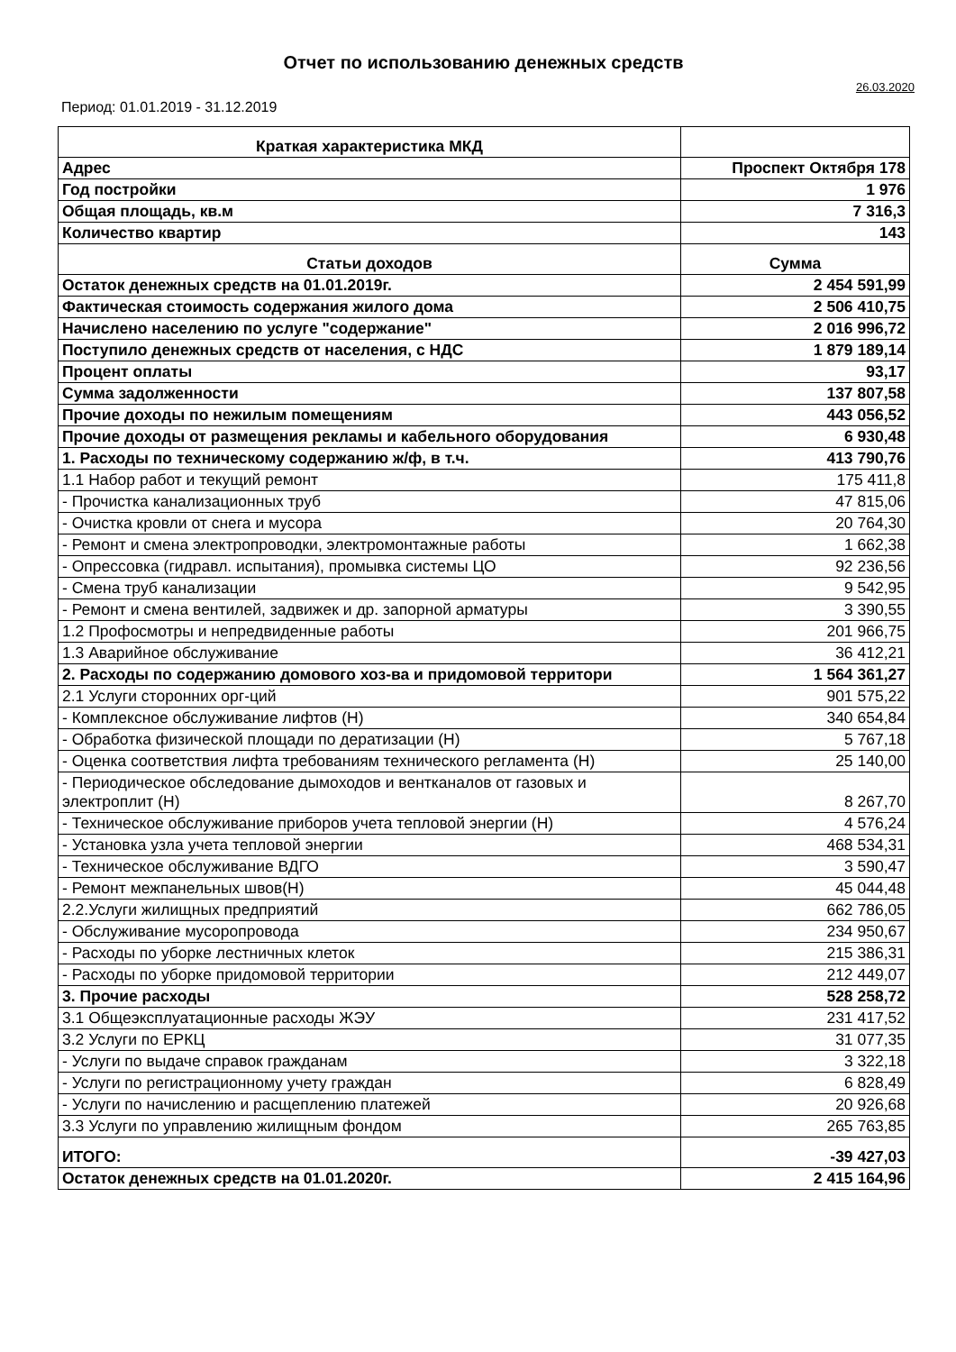Отчет по использованию денежных средств
26.03.2020
Период: 01.01.2019 - 31.12.2019
| Краткая характеристика МКД | |
| --- | --- |
| Адрес | Проспект Октября 178 |
| Год постройки | 1 976 |
| Общая площадь, кв.м | 7 316,3 |
| Количество квартир | 143 |
| Статьи доходов | Сумма |
| Остаток денежных средств на 01.01.2019г. | 2 454 591,99 |
| Фактическая стоимость содержания жилого дома | 2 506 410,75 |
| Начислено населению по услуге "содержание" | 2 016 996,72 |
| Поступило денежных средств от населения, с НДС | 1 879 189,14 |
| Процент оплаты | 93,17 |
| Сумма задолженности | 137 807,58 |
| Прочие доходы по нежилым помещениям | 443 056,52 |
| Прочие доходы от размещения рекламы и кабельного оборудования | 6 930,48 |
| 1. Расходы по техническому содержанию ж/ф, в т.ч. | 413 790,76 |
| 1.1 Набор работ и текущий ремонт | 175 411,8 |
| - Прочистка канализационных труб | 47 815,06 |
| - Очистка кровли от снега и мусора | 20 764,30 |
| - Ремонт и смена электропроводки, электромонтажные работы | 1 662,38 |
| - Опрессовка (гидравл. испытания), промывка системы ЦО | 92 236,56 |
| - Смена труб канализации | 9 542,95 |
| - Ремонт и смена вентилей, задвижек и др. запорной арматуры | 3 390,55 |
| 1.2 Профосмотры и непредвиденные работы | 201 966,75 |
| 1.3 Аварийное обслуживание | 36 412,21 |
| 2. Расходы по содержанию домового хоз-ва и придомовой территори | 1 564 361,27 |
| 2.1 Услуги сторонних орг-ций | 901 575,22 |
| - Комплексное обслуживание лифтов (Н) | 340 654,84 |
| - Обработка физической площади по дератизации (Н) | 5 767,18 |
| - Оценка соответствия лифта требованиям технического регламента (Н) | 25 140,00 |
| - Периодическое обследование дымоходов и вентканалов от газовых и электроплит (Н) | 8 267,70 |
| - Техническое обслуживание приборов учета тепловой энергии (Н) | 4 576,24 |
| - Установка узла учета тепловой энергии | 468 534,31 |
| - Техническое обслуживание ВДГО | 3 590,47 |
| - Ремонт межпанельных швов(Н) | 45 044,48 |
| 2.2.Услуги жилищных предприятий | 662 786,05 |
| - Обслуживание мусоропровода | 234 950,67 |
| - Расходы по уборке лестничных клеток | 215 386,31 |
| - Расходы по уборке придомовой территории | 212 449,07 |
| 3. Прочие расходы | 528 258,72 |
| 3.1 Общеэксплуатационные расходы ЖЭУ | 231 417,52 |
| 3.2 Услуги по ЕРКЦ | 31 077,35 |
| - Услуги по выдаче справок гражданам | 3 322,18 |
| - Услуги по регистрационному учету граждан | 6 828,49 |
| - Услуги по начислению и расщеплению платежей | 20 926,68 |
| 3.3 Услуги по управлению жилищным фондом | 265 763,85 |
| ИТОГО: | -39 427,03 |
| Остаток денежных средств на 01.01.2020г. | 2 415 164,96 |